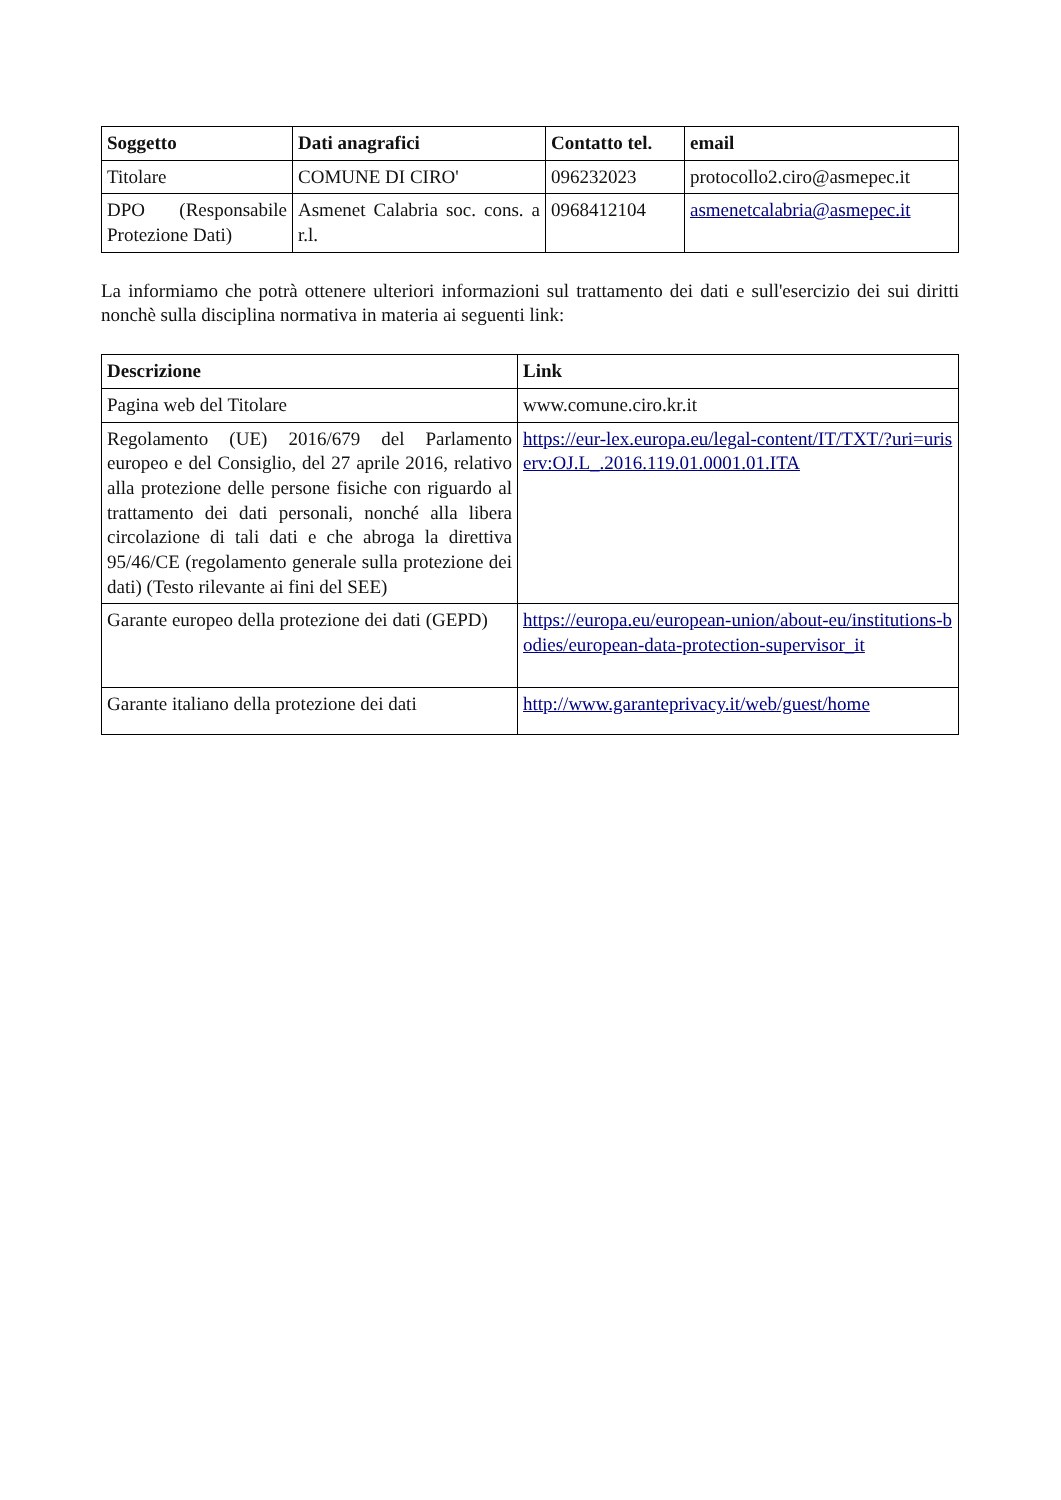| Soggetto | Dati anagrafici | Contatto tel. | email |
| --- | --- | --- | --- |
| Titolare | COMUNE DI CIRO' | 096232023 | protocollo2.ciro@asmepec.it |
| DPO (Responsabile Protezione Dati) | Asmenet Calabria soc. cons. a r.l. | 0968412104 | asmenetcalabria@asmepec.it |
La informiamo che potrà ottenere ulteriori informazioni sul trattamento dei dati e sull'esercizio dei sui diritti nonchè sulla disciplina normativa in materia ai seguenti link:
| Descrizione | Link |
| --- | --- |
| Pagina web del Titolare | www.comune.ciro.kr.it |
| Regolamento (UE) 2016/679 del Parlamento europeo e del Consiglio, del 27 aprile 2016, relativo alla protezione delle persone fisiche con riguardo al trattamento dei dati personali, nonché alla libera circolazione di tali dati e che abroga la direttiva 95/46/CE (regolamento generale sulla protezione dei dati) (Testo rilevante ai fini del SEE) | https://eur-lex.europa.eu/legal-content/IT/TXT/?uri=uriserv:OJ.L_.2016.119.01.0001.01.ITA |
| Garante europeo della protezione dei dati (GEPD) | https://europa.eu/european-union/about-eu/institutions-bodies/european-data-protection-supervisor_it |
| Garante italiano della protezione dei dati | http://www.garanteprivacy.it/web/guest/home |